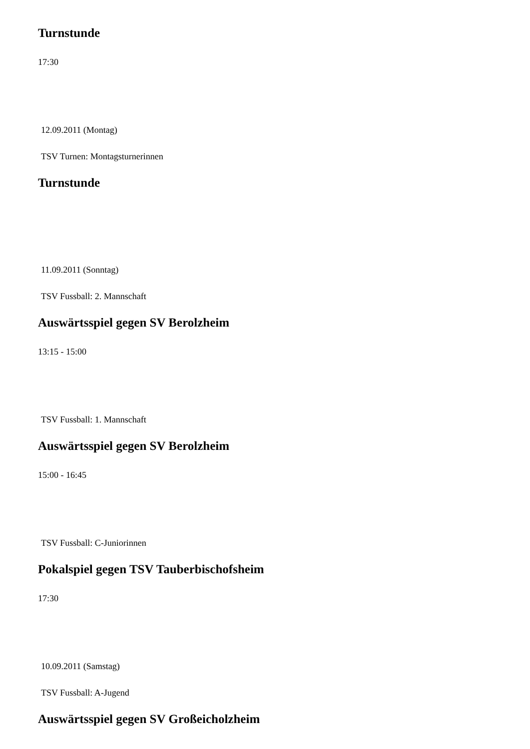Turnstunde
17:30
12.09.2011 (Montag)
TSV Turnen: Montagsturnerinnen
Turnstunde
11.09.2011 (Sonntag)
TSV Fussball: 2. Mannschaft
Auswärtsspiel gegen SV Berolzheim
13:15 - 15:00
TSV Fussball: 1. Mannschaft
Auswärtsspiel gegen SV Berolzheim
15:00 - 16:45
TSV Fussball: C-Juniorinnen
Pokalspiel gegen TSV Tauberbischofsheim
17:30
10.09.2011 (Samstag)
TSV Fussball: A-Jugend
Auswärtsspiel gegen SV Großeicholzheim